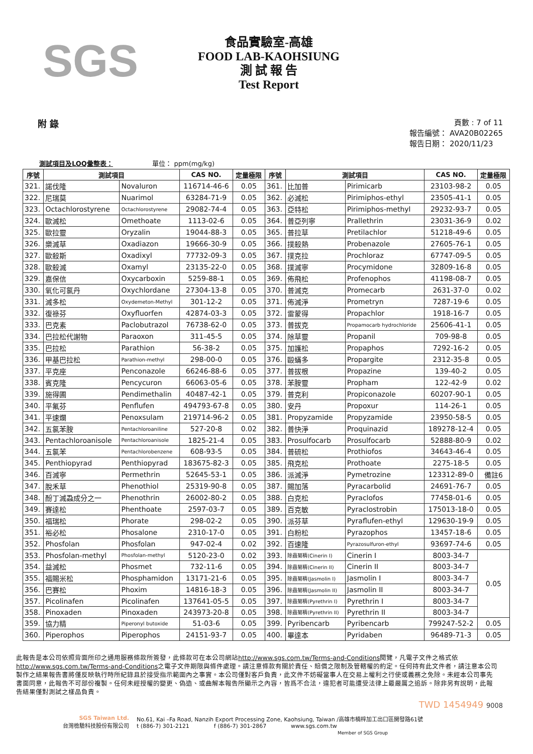SGS
食品實驗室-高雄
FOOD LAB-KAOHSIUNG
測 試 報 告
Test Report
附 錄
頁數 : 7 of 11
報告編號： AVA20B02265
報告日期： 2020/11/23
測試項目及LOQ彙整表： 單位： ppm(mg/kg)
| 序號 | 測試項目 | | CAS NO. | 定量極限 | 序號 | 測試項目 | | CAS NO. | 定量極限 |
| --- | --- | --- | --- | --- | --- | --- | --- | --- | --- |
| 321. | 諾伐隆 | Novaluron | 116714-46-6 | 0.05 | 361. | 比加普 | Pirimicarb | 23103-98-2 | 0.05 |
| 322. | 尼瑞莫 | Nuarimol | 63284-71-9 | 0.05 | 362. | 必滅松 | Pirimiphos-ethyl | 23505-41-1 | 0.05 |
| 323. | Octachlorostyrene | Octachlorostyrene | 29082-74-4 | 0.05 | 363. | 亞特松 | Pirimiphos-methyl | 29232-93-7 | 0.05 |
| 324. | 歐滅松 | Omethoate | 1113-02-6 | 0.05 | 364. | 普亞列寧 | Prallethrin | 23031-36-9 | 0.02 |
| 325. | 歐拉靈 | Oryzalin | 19044-88-3 | 0.05 | 365. | 普拉草 | Pretilachlor | 51218-49-6 | 0.05 |
| 326. | 樂滅草 | Oxadiazon | 19666-30-9 | 0.05 | 366. | 撲殺熱 | Probenazole | 27605-76-1 | 0.05 |
| 327. | 歐殺斯 | Oxadixyl | 77732-09-3 | 0.05 | 367. | 撲克拉 | Prochloraz | 67747-09-5 | 0.05 |
| 328. | 歐殺滅 | Oxamyl | 23135-22-0 | 0.05 | 368. | 撲滅寧 | Procymidone | 32809-16-8 | 0.05 |
| 329. | 嘉保信 | Oxycarboxin | 5259-88-1 | 0.05 | 369. | 佈飛松 | Profenophos | 41198-08-7 | 0.05 |
| 330. | 氧化可氯丹 | Oxychlordane | 27304-13-8 | 0.05 | 370. | 普滅克 | Promecarb | 2631-37-0 | 0.02 |
| 331. | 滅多松 | Oxydemeton-Methyl | 301-12-2 | 0.05 | 371. | 佈滅淨 | Prometryn | 7287-19-6 | 0.05 |
| 332. | 復祿芬 | Oxyfluorfen | 42874-03-3 | 0.05 | 372. | 雷蒙得 | Propachlor | 1918-16-7 | 0.05 |
| 333. | 巴克素 | Paclobutrazol | 76738-62-0 | 0.05 | 373. | 普拔克 | Propamocarb hydrochloride | 25606-41-1 | 0.05 |
| 334. | 巴拉松代謝物 | Paraoxon | 311-45-5 | 0.05 | 374. | 除草靈 | Propanil | 709-98-8 | 0.05 |
| 335. | 巴拉松 | Parathion | 56-38-2 | 0.05 | 375. | 加護松 | Propaphos | 7292-16-2 | 0.05 |
| 336. | 甲基巴拉松 | Parathion-methyl | 298-00-0 | 0.05 | 376. | 毆蟎多 | Propargite | 2312-35-8 | 0.05 |
| 337. | 平克座 | Penconazole | 66246-88-6 | 0.05 | 377. | 普拔根 | Propazine | 139-40-2 | 0.05 |
| 338. | 賓克隆 | Pencycuron | 66063-05-6 | 0.05 | 378. | 苯胺靈 | Propham | 122-42-9 | 0.02 |
| 339. | 施得圃 | Pendimethalin | 40487-42-1 | 0.05 | 379. | 普克利 | Propiconazole | 60207-90-1 | 0.05 |
| 340. | 平氟芬 | Penflufen | 494793-67-8 | 0.05 | 380. | 安丹 | Propoxur | 114-26-1 | 0.05 |
| 341. | 平速爛 | Penoxsulam | 219714-96-2 | 0.05 | 381. | Propyzamide | Propyzamide | 23950-58-5 | 0.05 |
| 342. | 五氯苯胺 | Pentachloroaniline | 527-20-8 | 0.02 | 382. | 普快淨 | Proquinazid | 189278-12-4 | 0.05 |
| 343. | Pentachloroanisole | Pentachloroanisole | 1825-21-4 | 0.05 | 383. | Prosulfocarb | Prosulfocarb | 52888-80-9 | 0.02 |
| 344. | 五氯苯 | Pentachlorobenzene | 608-93-5 | 0.05 | 384. | 普硫松 | Prothiofos | 34643-46-4 | 0.05 |
| 345. | Penthiopyrad | Penthiopyrad | 183675-82-3 | 0.05 | 385. | 飛克松 | Prothoate | 2275-18-5 | 0.05 |
| 346. | 百滅寧 | Permethrin | 52645-53-1 | 0.05 | 386. | 派滅淨 | Pymetrozine | 123312-89-0 | 備註6 |
| 347. | 脫禾草 | Phenothiol | 25319-90-8 | 0.05 | 387. | 賜加落 | Pyracarbolid | 24691-76-7 | 0.05 |
| 348. | 酚丁滅蝨成分之一 | Phenothrin | 26002-80-2 | 0.05 | 388. | 白克松 | Pyraclofos | 77458-01-6 | 0.05 |
| 349. | 賽達松 | Phenthoate | 2597-03-7 | 0.05 | 389. | 百克敏 | Pyraclostrobin | 175013-18-0 | 0.05 |
| 350. | 福瑞松 | Phorate | 298-02-2 | 0.05 | 390. | 派芬草 | Pyraflufen-ethyl | 129630-19-9 | 0.05 |
| 351. | 裕必松 | Phosalone | 2310-17-0 | 0.05 | 391. | 白粉松 | Pyrazophos | 13457-18-6 | 0.05 |
| 352. | Phosfolan | Phosfolan | 947-02-4 | 0.02 | 392. | 百速隆 | Pyrazosulfuron-ethyl | 93697-74-6 | 0.05 |
| 353. | Phosfolan-methyl | Phosfolan-methyl | 5120-23-0 | 0.02 | 393. | 除蟲菊精(Cinerin I) | Cinerin I | 8003-34-7 | 0.05 |
| 354. | 益滅松 | Phosmet | 732-11-6 | 0.05 | 394. | 除蟲菊精(Cinerin II) | Cinerin II | 8003-34-7 | |
| 355. | 福賜米松 | Phosphamidon | 13171-21-6 | 0.05 | 395. | 除蟲菊精(Jasmolin I) | Jasmolin I | 8003-34-7 | |
| 356. | 巴賽松 | Phoxim | 14816-18-3 | 0.05 | 396. | 除蟲菊精(Jasmolin II) | Jasmolin II | 8003-34-7 | |
| 357. | Picolinafen | Picolinafen | 137641-05-5 | 0.05 | 397. | 除蟲菊精(Pyrethrin I) | Pyrethrin I | 8003-34-7 | |
| 358. | Pinoxaden | Pinoxaden | 243973-20-8 | 0.05 | 398. | 除蟲菊精(Pyrethrin II) | Pyrethrin II | 8003-34-7 | |
| 359. | 協力精 | Piperonyl butoxide | 51-03-6 | 0.05 | 399. | Pyribencarb | Pyribencarb | 799247-52-2 | 0.05 |
| 360. | Piperophos | Piperophos | 24151-93-7 | 0.05 | 400. | 畢達本 | Pyridaben | 96489-71-3 | 0.05 |
此報告是本公司依照背面所印之通用服務條款所簽發，此條款可在本公司網站http://www.sgs.com.tw/Terms-and-Conditions閱覽，凡電子文件之格式依http://www.sgs.com.tw/Terms-and-Conditions之電子文件期限與條件處理。請注意條款有關於責任、賠償之限制及管轄權的約定。任何持有此文件者，請注意本公司製作之結果報告書將僅反映執行時所紀錄且於接受指示範圍內之事實。本公司僅對客戶負責，此文件不妨礙當事人在交易上權利之行使或義務之免除。未經本公司事先書面同意，此報告不可部份複製。任何未經授權的變更、偽造、或曲解本報告所顯示之內容，皆爲不合法，違犯者可能遭受法律上最嚴厲之追訴。除非另有說明，此報告結果僅對測試之樣品負責。
TWD 1454949 9008
SGS Taiwan Ltd.
台灣檢驗科技股份有限公司
No.61, Kai –Fa Road, Nanzih Export Processing Zone, Kaohsiung, Taiwan /高雄市楠梓加工出口區開發路61號
t (886-7) 301-2121 f (886-7) 301-2867 www.sgs.com.tw
Member of SGS Group